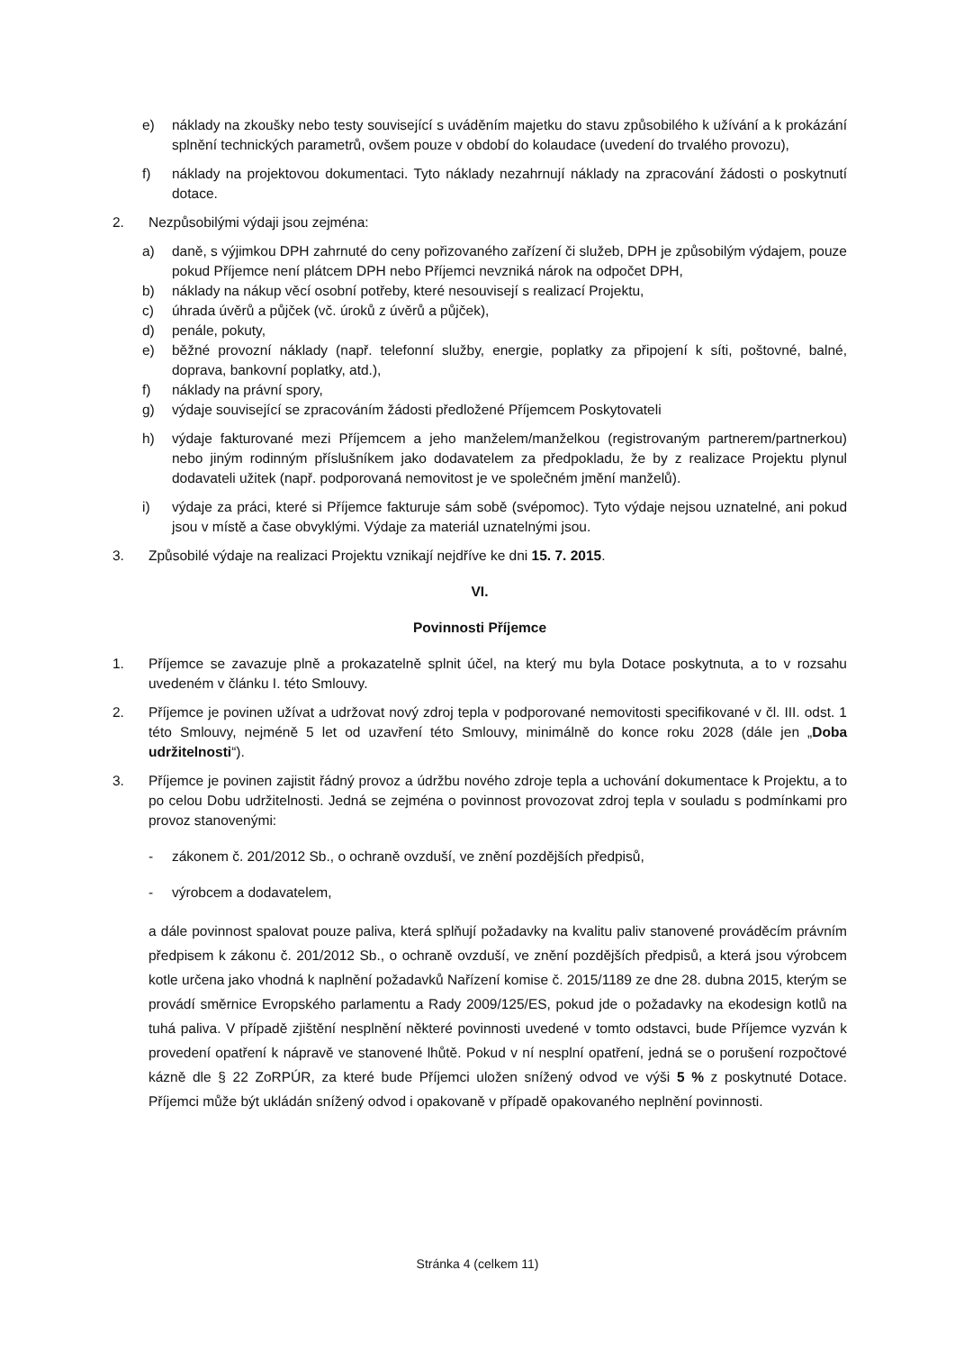e) náklady na zkoušky nebo testy související s uváděním majetku do stavu způsobilého k užívání a k prokázání splnění technických parametrů, ovšem pouze v období do kolaudace (uvedení do trvalého provozu),
f) náklady na projektovou dokumentaci. Tyto náklady nezahrnují náklady na zpracování žádosti o poskytnutí dotace.
2. Nezpůsobilými výdaji jsou zejména:
a) daně, s výjimkou DPH zahrnuté do ceny pořizovaného zařízení či služeb, DPH je způsobilým výdajem, pouze pokud Příjemce není plátcem DPH nebo Příjemci nevzniká nárok na odpočet DPH,
b) náklady na nákup věcí osobní potřeby, které nesouvisejí s realizací Projektu,
c) úhrada úvěrů a půjček (vč. úroků z úvěrů a půjček),
d) penále, pokuty,
e) běžné provozní náklady (např. telefonní služby, energie, poplatky za připojení k síti, poštovné, balné, doprava, bankovní poplatky, atd.),
f) náklady na právní spory,
g) výdaje související se zpracováním žádosti předložené Příjemcem Poskytovateli
h) výdaje fakturované mezi Příjemcem a jeho manželem/manželkou (registrovaným partnerem/partnerkou) nebo jiným rodinným příslušníkem jako dodavatelem za předpokladu, že by z realizace Projektu plynul dodavateli užitek (např. podporovaná nemovitost je ve společném jmění manželů).
i) výdaje za práci, které si Příjemce fakturuje sám sobě (svépomoc). Tyto výdaje nejsou uznatelné, ani pokud jsou v místě a čase obvyklými. Výdaje za materiál uznatelnými jsou.
3. Způsobilé výdaje na realizaci Projektu vznikají nejdříve ke dni 15. 7. 2015.
VI.
Povinnosti Příjemce
1. Příjemce se zavazuje plně a prokazatelně splnit účel, na který mu byla Dotace poskytnuta, a to v rozsahu uvedeném v článku I. této Smlouvy.
2. Příjemce je povinen užívat a udržovat nový zdroj tepla v podporované nemovitosti specifikované v čl. III. odst. 1 této Smlouvy, nejméně 5 let od uzavření této Smlouvy, minimálně do konce roku 2028 (dále jen „Doba udržitelnosti“).
3. Příjemce je povinen zajistit řádný provoz a údržbu nového zdroje tepla a uchování dokumentace k Projektu, a to po celou Dobu udržitelnosti. Jedná se zejména o povinnost provozovat zdroj tepla v souladu s podmínkami pro provoz stanovenými:
- zákonem č. 201/2012 Sb., o ochraně ovzduší, ve znění pozdějších předpisů,
- výrobcem a dodavatelem,
a dále povinnost spalovat pouze paliva, která splňují požadavky na kvalitu paliv stanovené prováděcím právním předpisem k zákonu č. 201/2012 Sb., o ochraně ovzduší, ve znění pozdějších předpisů, a která jsou výrobcem kotle určena jako vhodná k naplnění požadavků Nařízení komise č. 2015/1189 ze dne 28. dubna 2015, kterým se provádí směrnice Evropského parlamentu a Rady 2009/125/ES, pokud jde o požadavky na ekodesign kotlů na tuhá paliva. V případě zjištění nesplnění některé povinnosti uvedené v tomto odstavci, bude Příjemce vyzván k provedení opatření k nápravě ve stanovené lhůtě. Pokud v ní nesplní opatření, jedná se o porušení rozpočtové kázně dle § 22 ZoRPÚR, za které bude Příjemci uložen snížený odvod ve výši 5 % z poskytnuté Dotace. Příjemci může být ukládán snížený odvod i opakovaně v případě opakovaného neplnění povinnosti.
Stránka 4 (celkem 11)